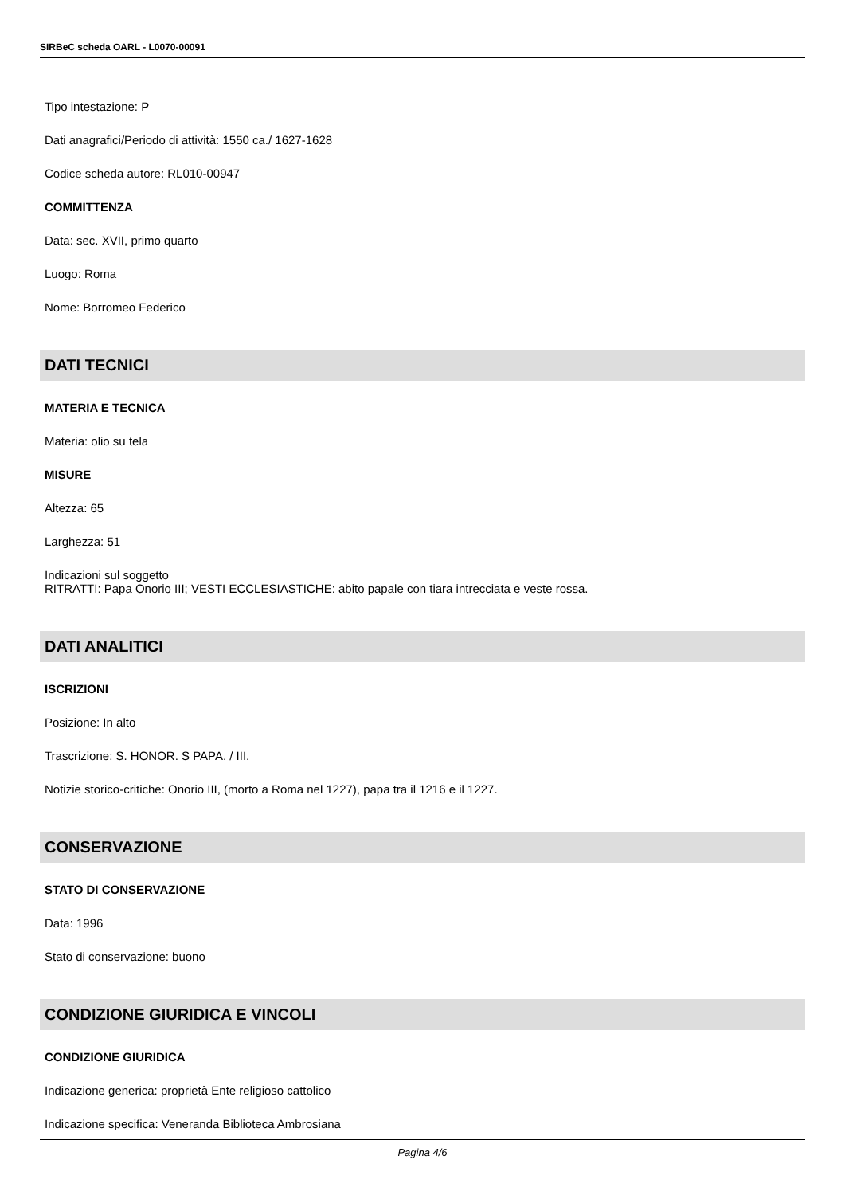SIRBeC scheda OARL - L0070-00091
Tipo intestazione: P
Dati anagrafici/Periodo di attività: 1550 ca./ 1627-1628
Codice scheda autore: RL010-00947
COMMITTENZA
Data: sec. XVII, primo quarto
Luogo: Roma
Nome: Borromeo Federico
DATI TECNICI
MATERIA E TECNICA
Materia: olio su tela
MISURE
Altezza: 65
Larghezza: 51
Indicazioni sul soggetto
RITRATTI: Papa Onorio III; VESTI ECCLESIASTICHE: abito papale con tiara intrecciata e veste rossa.
DATI ANALITICI
ISCRIZIONI
Posizione: In alto
Trascrizione: S. HONOR. S PAPA. / III.
Notizie storico-critiche: Onorio III, (morto a Roma nel 1227), papa tra il 1216 e il 1227.
CONSERVAZIONE
STATO DI CONSERVAZIONE
Data: 1996
Stato di conservazione: buono
CONDIZIONE GIURIDICA E VINCOLI
CONDIZIONE GIURIDICA
Indicazione generica: proprietà Ente religioso cattolico
Indicazione specifica: Veneranda Biblioteca Ambrosiana
Pagina 4/6